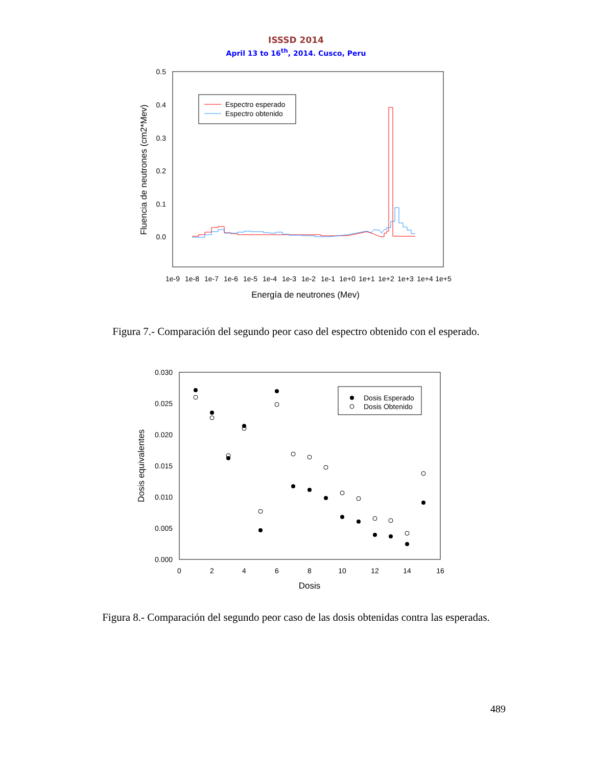ISSSD 2014
April 13 to 16<sup>th</sup>, 2014. Cusco, Peru
0.5
0.4
0.3
0.2
0.1
0.0
1e-9
1e-8
1e-7
1e-6
1e-5
1e-4
1e-3
1e-2
1e-1
1e+0
1e+1
1e+2
1e+3
1e+4
1e+5
Energía de neutrones (Mev)
Fluencia de neutrones (cm2*Mev)
Espectro esperado
Espectro obtenido
Figura 7.- Comparación del segundo peor caso del espectro obtenido con el esperado.
0.030
0.025
0.020
0.015
0.010
0.005
0.000
0
2
4
6
8
10
12
14
16
Dosis
Dosis equivalentes
Dosis Esperado
Dosis Obtenido
Figura 8.- Comparación del segundo peor caso de las dosis obtenidas contra las esperadas.
489